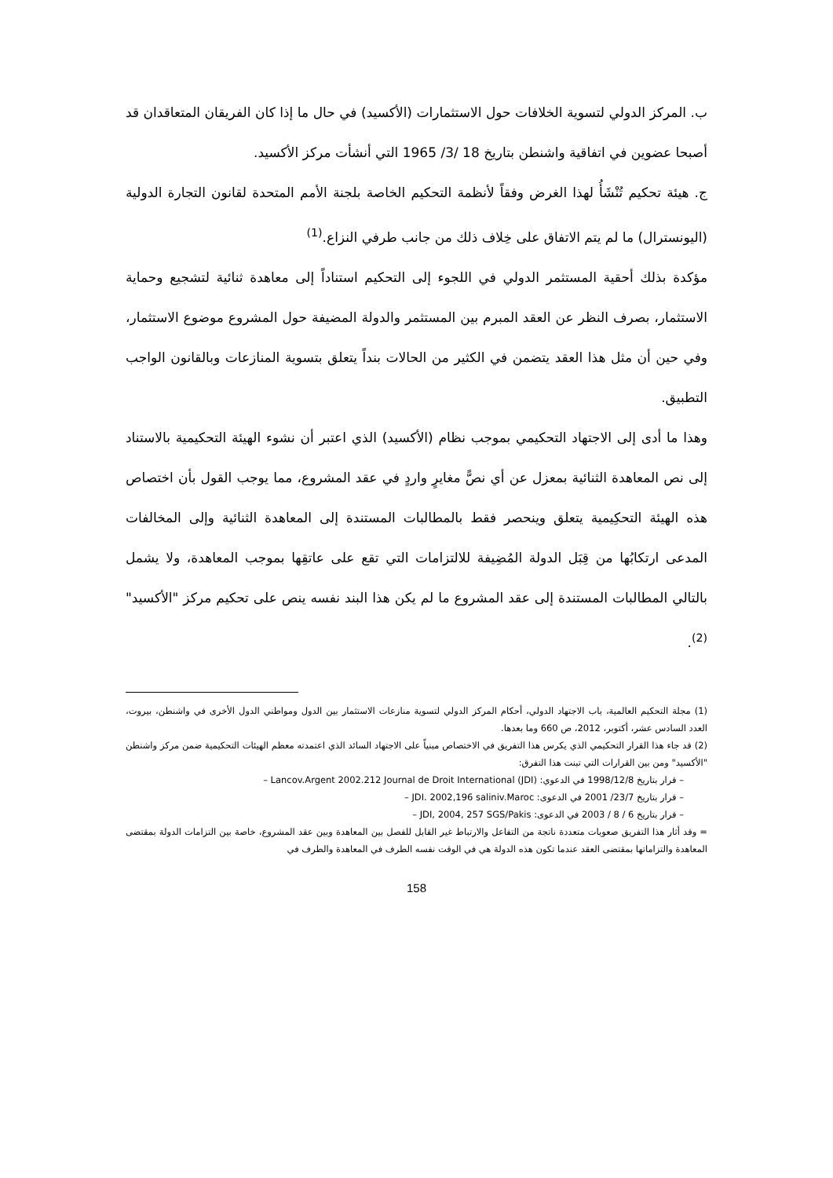ب. المركز الدولي لتسوية الخلافات حول الاستثمارات (الأكسيد) في حال ما إذا كان الفريقان المتعاقدان قد أصبحا عضوين في اتفاقية واشنطن بتاريخ 18 /3/ 1965 التي أنشأت مركز الأكسيد.
ج. هيئة تحكيم تُنْشَأُ لهذا الغرض وفقاً لأنظمة التحكيم الخاصة بلجنة الأمم المتحدة لقانون التجارة الدولية (اليونسترال) ما لم يتم الاتفاق على خِلاف ذلك من جانب طرفي النزاع.<sup>(1)</sup>
مؤكدة بذلك أحقية المستثمر الدولي في اللجوء إلى التحكيم استناداً إلى معاهدة ثنائية لتشجيع وحماية الاستثمار، بصرف النظر عن العقد المبرم بين المستثمر والدولة المضيفة حول المشروع موضوع الاستثمار، وفي حين أن مثل هذا العقد يتضمن في الكثير من الحالات بنداً يتعلق بتسوية المنازعات وبالقانون الواجب التطبيق.
وهذا ما أدى إلى الاجتهاد التحكيمي بموجب نظام (الأكسيد) الذي اعتبر أن نشوء الهيئة التحكيمية بالاستناد إلى نص المعاهدة الثنائية بمعزل عن أي نصًّ مغايرٍ واردٍ في عقد المشروع، مما يوجب القول بأن اختصاص هذه الهيئة التحكِيمية يتعلق وينحصر فقط بالمطالبات المستندة إلى المعاهدة الثنائية وإلى المخالفات المدعى ارتكابُها من قِبَل الدولة المُضِيفة للالتزامات التي تقع على عاتقِها بموجب المعاهدة، ولا يشمل بالتالي المطالبات المستندة إلى عقد المشروع ما لم يكن هذا البند نفسه ينص على تحكيم مركز "الأكسيد" <sup>(2)</sup>.
(1) مجلة التحكيم العالمية، باب الاجتهاد الدولي، أحكام المركز الدولي لتسوية منازعات الاستثمار بين الدول ومواطني الدول الأخرى في واشنطن، بيروت، العدد السادس عشر، أكتوبر، 2012، ص 660 وما بعدها.
(2) قد جاء هذا القرار التحكيمي الذي يكرس هذا التفريق في الاختصاص مبنياً على الاجتهاد السائد الذي اعتمدته معظم الهيئات التحكيمية ضمن مركز واشنطن "الأكسيد" ومن بين القرارات التي تبنت هذا التفرق:
– قرار بتاريخ 1998/12/8 في الدعوي: Lancov.Argent 2002.212 Journal de Droit International (JDI) –
– قرار بتاريخ 23/7/ 2001 في الدعوى: JDI. 2002,196 saliniv.Maroc –
– قرار بتاريخ 6 / 8 / 2003 في الدعوى: JDI, 2004, 257 SGS/Pakis –
= وقد أثار هذا التفريق صعوبات متعددة ناتجة من التفاعل والارتباط غير القابل للفصل بين المعاهدة وبين عقد المشروع، خاصة بين التزامات الدولة بمقتضى المعاهدة والتزاماتها بمقتضى العقد عندما تكون هذه الدولة هي في الوقت نفسه الطرف في المعاهدة والطرف في
158